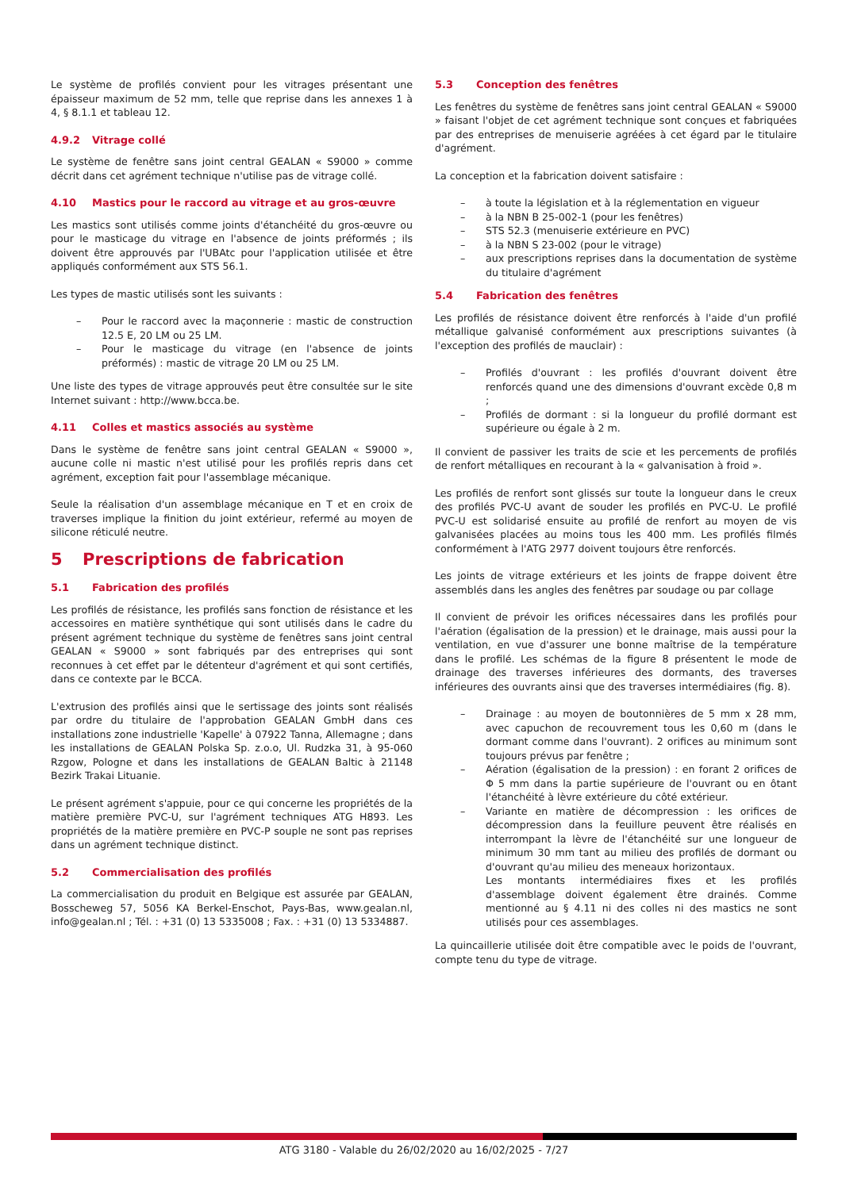Le système de profilés convient pour les vitrages présentant une épaisseur maximum de 52 mm, telle que reprise dans les annexes 1 à 4, § 8.1.1 et tableau 12.
4.9.2 Vitrage collé
Le système de fenêtre sans joint central GEALAN « S9000 » comme décrit dans cet agrément technique n'utilise pas de vitrage collé.
4.10 Mastics pour le raccord au vitrage et au gros-œuvre
Les mastics sont utilisés comme joints d'étanchéité du gros-œuvre ou pour le masticage du vitrage en l'absence de joints préformés ; ils doivent être approuvés par l'UBAtc pour l'application utilisée et être appliqués conformément aux STS 56.1.
Les types de mastic utilisés sont les suivants :
– Pour le raccord avec la maçonnerie : mastic de construction 12.5 E, 20 LM ou 25 LM.
– Pour le masticage du vitrage (en l'absence de joints préformés) : mastic de vitrage 20 LM ou 25 LM.
Une liste des types de vitrage approuvés peut être consultée sur le site Internet suivant : http://www.bcca.be.
4.11 Colles et mastics associés au système
Dans le système de fenêtre sans joint central GEALAN « S9000 », aucune colle ni mastic n'est utilisé pour les profilés repris dans cet agrément, exception fait pour l'assemblage mécanique.
Seule la réalisation d'un assemblage mécanique en T et en croix de traverses implique la finition du joint extérieur, refermé au moyen de silicone réticulé neutre.
5 Prescriptions de fabrication
5.1 Fabrication des profilés
Les profilés de résistance, les profilés sans fonction de résistance et les accessoires en matière synthétique qui sont utilisés dans le cadre du présent agrément technique du système de fenêtres sans joint central GEALAN « S9000 » sont fabriqués par des entreprises qui sont reconnues à cet effet par le détenteur d'agrément et qui sont certifiés, dans ce contexte par le BCCA.
L'extrusion des profilés ainsi que le sertissage des joints sont réalisés par ordre du titulaire de l'approbation GEALAN GmbH dans ces installations zone industrielle 'Kapelle' à 07922 Tanna, Allemagne ; dans les installations de GEALAN Polska Sp. z.o.o, Ul. Rudzka 31, à 95-060 Rzgow, Pologne et dans les installations de GEALAN Baltic à 21148 Bezirk Trakai Lituanie.
Le présent agrément s'appuie, pour ce qui concerne les propriétés de la matière première PVC-U, sur l'agrément techniques ATG H893. Les propriétés de la matière première en PVC-P souple ne sont pas reprises dans un agrément technique distinct.
5.2 Commercialisation des profilés
La commercialisation du produit en Belgique est assurée par GEALAN, Bosscheweg 57, 5056 KA Berkel-Enschot, Pays-Bas, www.gealan.nl, info@gealan.nl ; Tél. : +31 (0) 13 5335008 ; Fax. : +31 (0) 13 5334887.
5.3 Conception des fenêtres
Les fenêtres du système de fenêtres sans joint central GEALAN « S9000 » faisant l'objet de cet agrément technique sont conçues et fabriquées par des entreprises de menuiserie agréées à cet égard par le titulaire d'agrément.
La conception et la fabrication doivent satisfaire :
– à toute la législation et à la réglementation en vigueur
– à la NBN B 25-002-1 (pour les fenêtres)
– STS 52.3 (menuiserie extérieure en PVC)
– à la NBN S 23-002 (pour le vitrage)
– aux prescriptions reprises dans la documentation de système du titulaire d'agrément
5.4 Fabrication des fenêtres
Les profilés de résistance doivent être renforcés à l'aide d'un profilé métallique galvanisé conformément aux prescriptions suivantes (à l'exception des profilés de mauclair) :
– Profilés d'ouvrant : les profilés d'ouvrant doivent être renforcés quand une des dimensions d'ouvrant excède 0,8 m ;
– Profilés de dormant : si la longueur du profilé dormant est supérieure ou égale à 2 m.
Il convient de passiver les traits de scie et les percements de profilés de renfort métalliques en recourant à la « galvanisation à froid ».
Les profilés de renfort sont glissés sur toute la longueur dans le creux des profilés PVC-U avant de souder les profilés en PVC-U. Le profilé PVC-U est solidarisé ensuite au profilé de renfort au moyen de vis galvanisées placées au moins tous les 400 mm. Les profilés filmés conformément à l'ATG 2977 doivent toujours être renforcés.
Les joints de vitrage extérieurs et les joints de frappe doivent être assemblés dans les angles des fenêtres par soudage ou par collage
Il convient de prévoir les orifices nécessaires dans les profilés pour l'aération (égalisation de la pression) et le drainage, mais aussi pour la ventilation, en vue d'assurer une bonne maîtrise de la température dans le profilé. Les schémas de la figure 8 présentent le mode de drainage des traverses inférieures des dormants, des traverses inférieures des ouvrants ainsi que des traverses intermédiaires (fig. 8).
– Drainage : au moyen de boutonnières de 5 mm x 28 mm, avec capuchon de recouvrement tous les 0,60 m (dans le dormant comme dans l'ouvrant). 2 orifices au minimum sont toujours prévus par fenêtre ;
– Aération (égalisation de la pression) : en forant 2 orifices de Φ 5 mm dans la partie supérieure de l'ouvrant ou en ôtant l'étanchéité à lèvre extérieure du côté extérieur.
– Variante en matière de décompression : les orifices de décompression dans la feuillure peuvent être réalisés en interrompant la lèvre de l'étanchéité sur une longueur de minimum 30 mm tant au milieu des profilés de dormant ou d'ouvrant qu'au milieu des meneaux horizontaux.
Les montants intermédiaires fixes et les profilés d'assemblage doivent également être drainés. Comme mentionné au § 4.11 ni des colles ni des mastics ne sont utilisés pour ces assemblages.
La quincaillerie utilisée doit être compatible avec le poids de l'ouvrant, compte tenu du type de vitrage.
ATG 3180 - Valable du 26/02/2020 au 16/02/2025 - 7/27